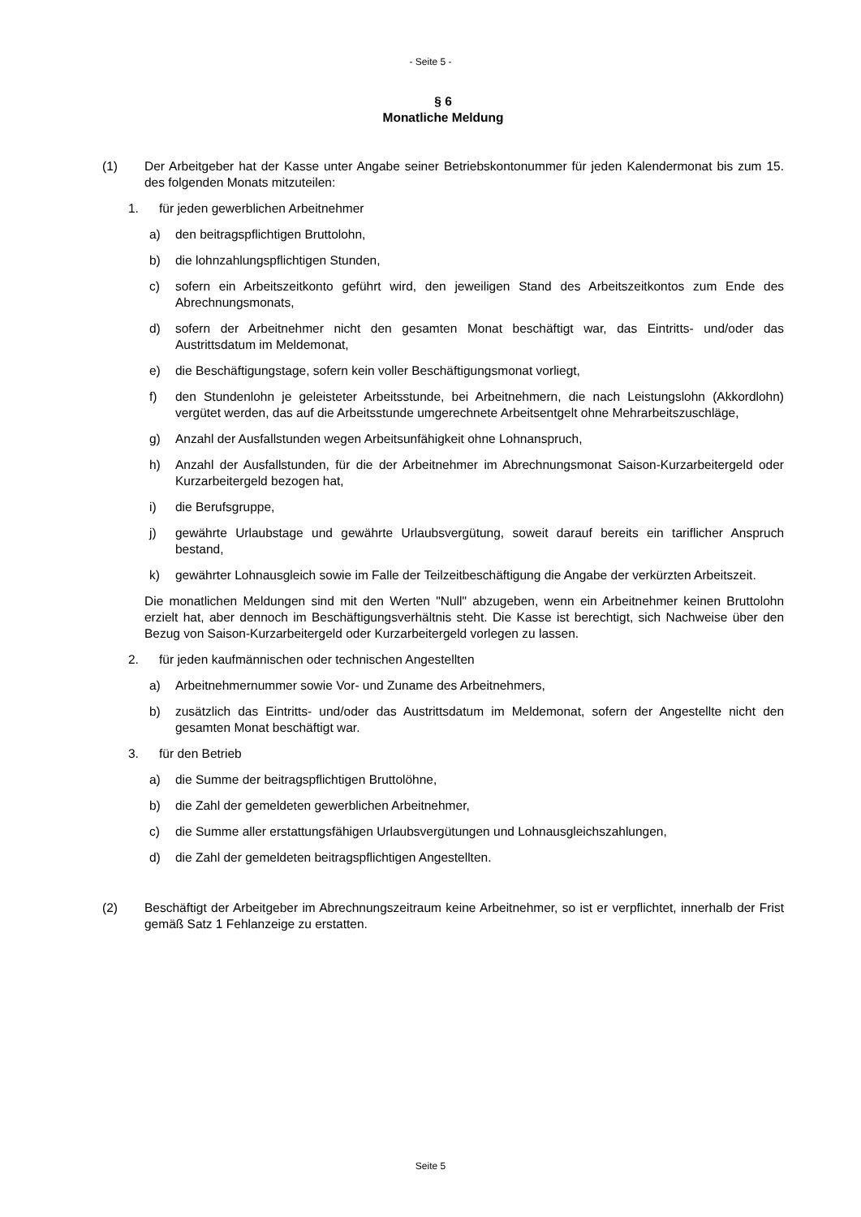- Seite 5 -
§ 6
Monatliche Meldung
(1) Der Arbeitgeber hat der Kasse unter Angabe seiner Betriebskontonummer für jeden Kalendermonat bis zum 15. des folgenden Monats mitzuteilen:
1. für jeden gewerblichen Arbeitnehmer
a) den beitragspflichtigen Bruttolohn,
b) die lohnzahlungspflichtigen Stunden,
c) sofern ein Arbeitszeitkonto geführt wird, den jeweiligen Stand des Arbeitszeitkontos zum Ende des Abrechnungsmonats,
d) sofern der Arbeitnehmer nicht den gesamten Monat beschäftigt war, das Eintritts- und/oder das Austrittsdatum im Meldemonat,
e) die Beschäftigungstage, sofern kein voller Beschäftigungsmonat vorliegt,
f) den Stundenlohn je geleisteter Arbeitsstunde, bei Arbeitnehmern, die nach Leistungslohn (Akkordlohn) vergütet werden, das auf die Arbeitsstunde umgerechnete Arbeitsentgelt ohne Mehrarbeitszuschläge,
g) Anzahl der Ausfallstunden wegen Arbeitsunfähigkeit ohne Lohnanspruch,
h) Anzahl der Ausfallstunden, für die der Arbeitnehmer im Abrechnungsmonat Saison-Kurzarbeitergeld oder Kurzarbeitergeld bezogen hat,
i) die Berufsgruppe,
j) gewährte Urlaubstage und gewährte Urlaubsvergütung, soweit darauf bereits ein tariflicher Anspruch bestand,
k) gewährter Lohnausgleich sowie im Falle der Teilzeitbeschäftigung die Angabe der verkürzten Arbeitszeit.
Die monatlichen Meldungen sind mit den Werten "Null" abzugeben, wenn ein Arbeitnehmer keinen Bruttolohn erzielt hat, aber dennoch im Beschäftigungsverhältnis steht. Die Kasse ist berechtigt, sich Nachweise über den Bezug von Saison-Kurzarbeitergeld oder Kurzarbeitergeld vorlegen zu lassen.
2. für jeden kaufmännischen oder technischen Angestellten
a) Arbeitnehmernummer sowie Vor- und Zuname des Arbeitnehmers,
b) zusätzlich das Eintritts- und/oder das Austrittsdatum im Meldemonat, sofern der Angestellte nicht den gesamten Monat beschäftigt war.
3. für den Betrieb
a) die Summe der beitragspflichtigen Bruttolöhne,
b) die Zahl der gemeldeten gewerblichen Arbeitnehmer,
c) die Summe aller erstattungsfähigen Urlaubsvergütungen und Lohnausgleichszahlungen,
d) die Zahl der gemeldeten beitragspflichtigen Angestellten.
(2) Beschäftigt der Arbeitgeber im Abrechnungszeitraum keine Arbeitnehmer, so ist er verpflichtet, innerhalb der Frist gemäß Satz 1 Fehlanzeige zu erstatten.
Seite 5